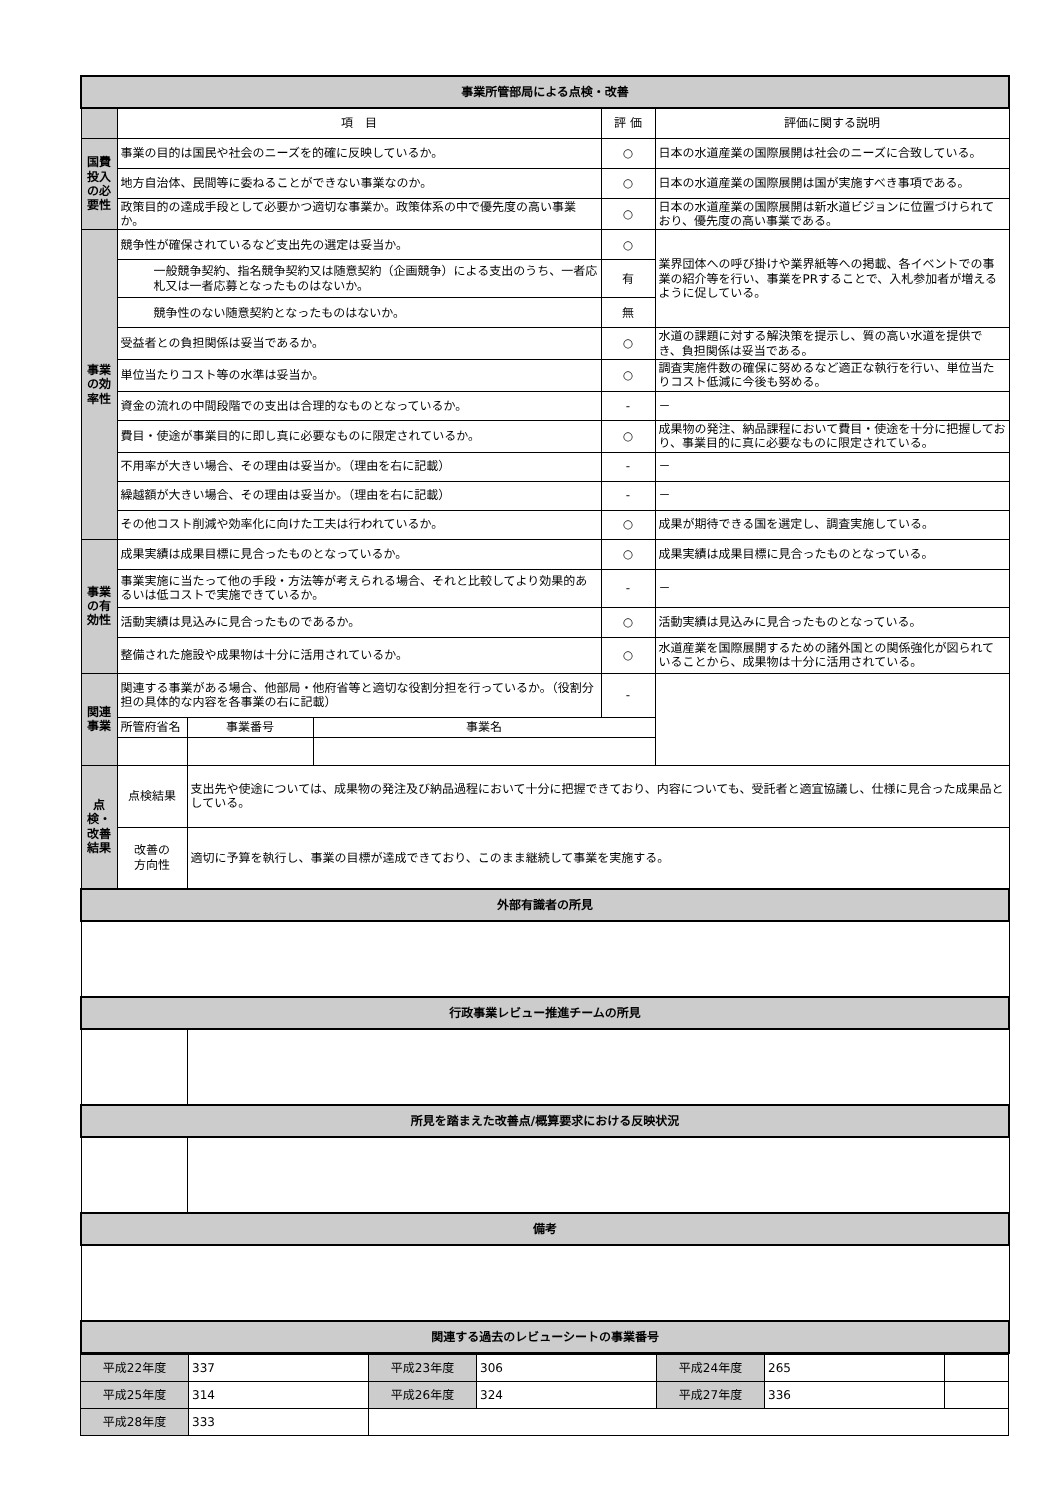| 事業所管部局による点検・改善 | | | | | |
| | 項 目 | | | 評 価 | 評価に関する説明 |
| 国費投入の必要性 | 事業の目的は国民や社会のニーズを的確に反映しているか。 | | | ○ | 日本の水道産業の国際展開は社会のニーズに合致している。 |
| | 地方自治体、民間等に委ねることができない事業なのか。 | | | ○ | 日本の水道産業の国際展開は国が実施すべき事項である。 |
| | 政策目的の達成手段として必要かつ適切な事業か。政策体系の中で優先度の高い事業か。 | | | ○ | 日本の水道産業の国際展開は新水道ビジョンに位置づけられており、優先度の高い事業である。 |
| 事業の効率性 | 競争性が確保されているなど支出先の選定は妥当か。 | | | ○ | 業界団体への呼び掛けや業界紙等への掲載、各イベントでの事業の紹介等を行い、事業をPRすることで、入札参加者が増えるように促している。 |
| | 一般競争契約、指名競争契約又は随意契約（企画競争）による支出のうち、一者応札又は一者応募となったものはないか。 | | | 有 | |
| | 競争性のない随意契約となったものはないか。 | | | 無 | |
| | 受益者との負担関係は妥当であるか。 | | | ○ | 水道の課題に対する解決策を提示し、質の高い水道を提供でき、負担関係は妥当である。 |
| | 単位当たりコスト等の水準は妥当か。 | | | ○ | 調査実施件数の確保に努めるなど適正な執行を行い、単位当たりコスト低減に今後も努める。 |
| | 資金の流れの中間段階での支出は合理的なものとなっているか。 | | | - | － |
| | 費目・使途が事業目的に即し真に必要なものに限定されているか。 | | | ○ | 成果物の発注、納品課程において費目・使途を十分に把握しており、事業目的に真に必要なものに限定されている。 |
| | 不用率が大きい場合、その理由は妥当か。（理由を右に記載） | | | - | － |
| | 繰越額が大きい場合、その理由は妥当か。（理由を右に記載） | | | - | － |
| | その他コスト削減や効率化に向けた工夫は行われているか。 | | | ○ | 成果が期待できる国を選定し、調査実施している。 |
| 事業の有効性 | 成果実績は成果目標に見合ったものとなっているか。 | | | ○ | 成果実績は成果目標に見合ったものとなっている。 |
| | 事業実施に当たって他の手段・方法等が考えられる場合、それと比較してより効果的あるいは低コストで実施できているか。 | | | - | － |
| | 活動実績は見込みに見合ったものであるか。 | | | ○ | 活動実績は見込みに見合ったものとなっている。 |
| | 整備された施設や成果物は十分に活用されているか。 | | | ○ | 水道産業を国際展開するための諸外国との関係強化が図られていることから、成果物は十分に活用されている。 |
| 関連事業 | 関連する事業がある場合、他部局・他府省等と適切な役割分担を行っているか。（役割分担の具体的な内容を各事業の右に記載） | | | - | |
| | 所管府省名 | 事業番号 | 事業名 | | |
| 点検・改善結果 | 点検結果 | 支出先や使途については、成果物の発注及び納品過程において十分に把握できており、内容についても、受託者と適宜協議し、仕様に見合った成果品としている。 | | | |
| | 改善の 方向性 | 適切に予算を執行し、事業の目標が達成できており、このまま継続して事業を実施する。 | | | |
| 外部有識者の所見 | | | | | |
| 行政事業レビュー推進チームの所見 | | | | | |
| 所見を踏まえた改善点/概算要求における反映状況 | | | | | |
| 備考 | | | | | |
| 関連する過去のレビューシートの事業番号 | | | | | |
| 平成22年度 | 337 | 平成23年度 | 306 | 平成24年度 | 265 | |
| 平成25年度 | 314 | 平成26年度 | 324 | 平成27年度 | 336 | |
| 平成28年度 | 333 | | | | | |